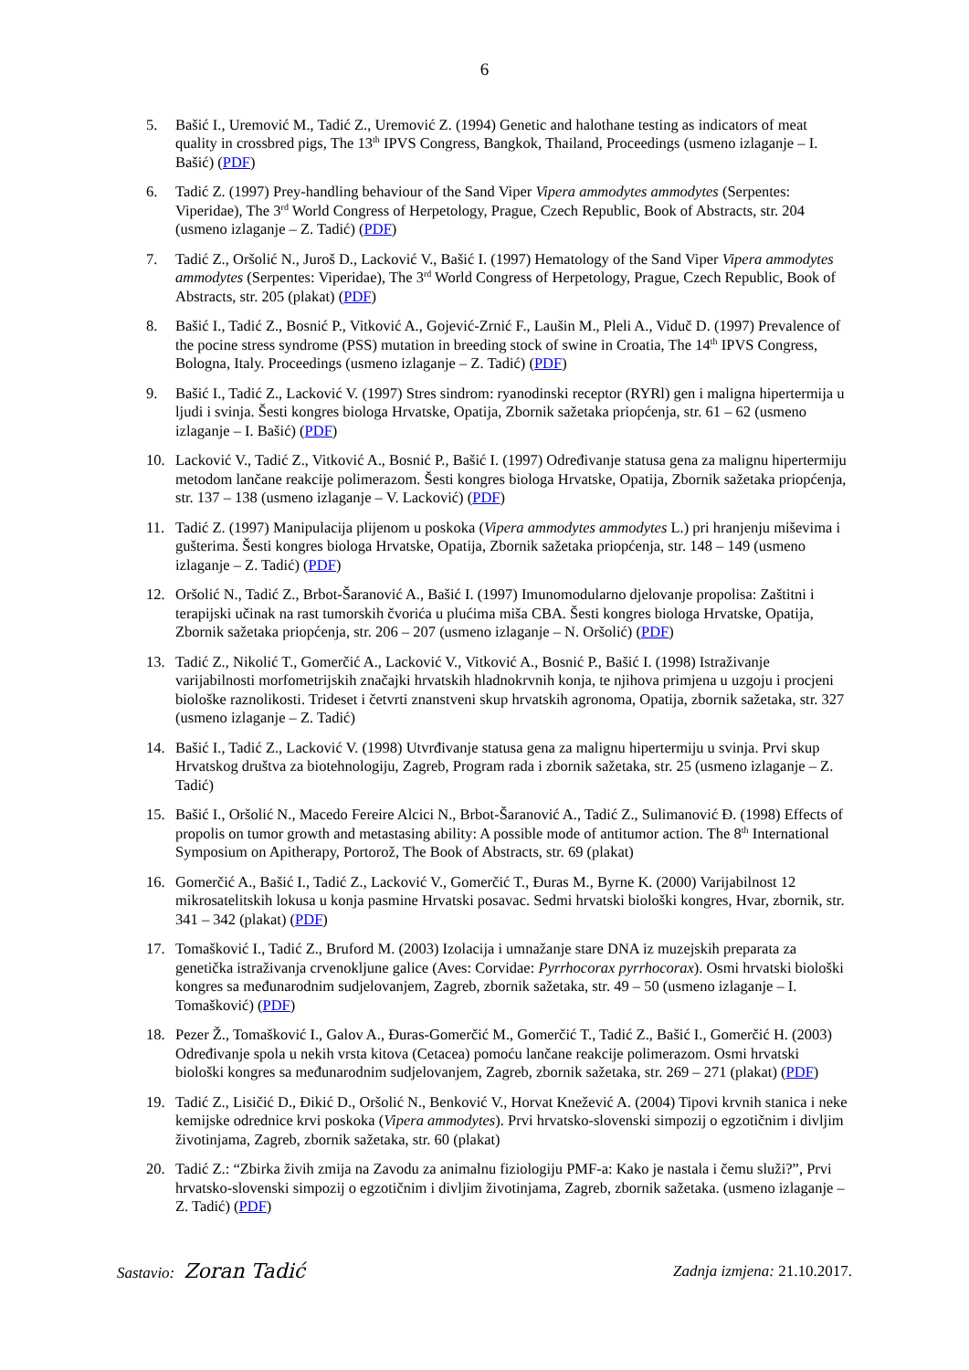6
5. Bašić I., Uremović M., Tadić Z., Uremović Z. (1994) Genetic and halothane testing as indicators of meat quality in crossbred pigs, The 13<sup>th</sup> IPVS Congress, Bangkok, Thailand, Proceedings (usmeno izlaganje – I. Bašić) (PDF)
6. Tadić Z. (1997) Prey-handling behaviour of the Sand Viper Vipera ammodytes ammodytes (Serpentes: Viperidae), The 3<sup>rd</sup> World Congress of Herpetology, Prague, Czech Republic, Book of Abstracts, str. 204 (usmeno izlaganje – Z. Tadić) (PDF)
7. Tadić Z., Oršolić N., Juroš D., Lacković V., Bašić I. (1997) Hematology of the Sand Viper Vipera ammodytes ammodytes (Serpentes: Viperidae), The 3<sup>rd</sup> World Congress of Herpetology, Prague, Czech Republic, Book of Abstracts, str. 205 (plakat) (PDF)
8. Bašić I., Tadić Z., Bosnić P., Vitković A., Gojević-Zrnić F., Laušin M., Pleli A., Viduč D. (1997) Prevalence of the pocine stress syndrome (PSS) mutation in breeding stock of swine in Croatia, The 14<sup>th</sup> IPVS Congress, Bologna, Italy. Proceedings (usmeno izlaganje – Z. Tadić) (PDF)
9. Bašić I., Tadić Z., Lacković V. (1997) Stres sindrom: ryanodinski receptor (RYRl) gen i maligna hipertermija u ljudi i svinja. Šesti kongres biologa Hrvatske, Opatija, Zbornik sažetaka priopćenja, str. 61 – 62 (usmeno izlaganje – I. Bašić) (PDF)
10. Lacković V., Tadić Z., Vitković A., Bosnić P., Bašić I. (1997) Određivanje statusa gena za malignu hipertermiju metodom lančane reakcije polimerazom. Šesti kongres biologa Hrvatske, Opatija, Zbornik sažetaka priopćenja, str. 137 – 138 (usmeno izlaganje – V. Lacković) (PDF)
11. Tadić Z. (1997) Manipulacija plijenom u poskoka (Vipera ammodytes ammodytes L.) pri hranjenju miševima i gušterima. Šesti kongres biologa Hrvatske, Opatija, Zbornik sažetaka priopćenja, str. 148 – 149 (usmeno izlaganje – Z. Tadić) (PDF)
12. Oršolić N., Tadić Z., Brbot-Šaranović A., Bašić I. (1997) Imunomodularno djelovanje propolisa: Zaštitni i terapijski učinak na rast tumorskih čvorića u plućima miša CBA. Šesti kongres biologa Hrvatske, Opatija, Zbornik sažetaka priopćenja, str. 206 – 207 (usmeno izlaganje – N. Oršolić) (PDF)
13. Tadić Z., Nikolić T., Gomerčić A., Lacković V., Vitković A., Bosnić P., Bašić I. (1998) Istraživanje varijabilnosti morfometrijskih značajki hrvatskih hladnokrvnih konja, te njihova primjena u uzgoju i procjeni biološke raznolikosti. Trideset i četvrti znanstveni skup hrvatskih agronoma, Opatija, zbornik sažetaka, str. 327 (usmeno izlaganje – Z. Tadić)
14. Bašić I., Tadić Z., Lacković V. (1998) Utvrđivanje statusa gena za malignu hipertermiju u svinja. Prvi skup Hrvatskog društva za biotehnologiju, Zagreb, Program rada i zbornik sažetaka, str. 25 (usmeno izlaganje – Z. Tadić)
15. Bašić I., Oršolić N., Macedo Fereire Alcici N., Brbot-Šaranović A., Tadić Z., Sulimanović Đ. (1998) Effects of propolis on tumor growth and metastasing ability: A possible mode of antitumor action. The 8<sup>th</sup> International Symposium on Apitherapy, Portorož, The Book of Abstracts, str. 69 (plakat)
16. Gomerčić A., Bašić I., Tadić Z., Lacković V., Gomerčić T., Đuras M., Byrne K. (2000) Varijabilnost 12 mikrosatelitskih lokusa u konja pasmine Hrvatski posavac. Sedmi hrvatski biološki kongres, Hvar, zbornik, str. 341 – 342 (plakat) (PDF)
17. Tomašković I., Tadić Z., Bruford M. (2003) Izolacija i umnažanje stare DNA iz muzejskih preparata za genetička istraživanja crvenokljune galice (Aves: Corvidae: Pyrrhocorax pyrrhocorax). Osmi hrvatski biološki kongres sa međunarodnim sudjelovanjem, Zagreb, zbornik sažetaka, str. 49 – 50 (usmeno izlaganje – I. Tomašković) (PDF)
18. Pezer Ž., Tomašković I., Galov A., Đuras-Gomerčić M., Gomerčić T., Tadić Z., Bašić I., Gomerčić H. (2003) Određivanje spola u nekih vrsta kitova (Cetacea) pomoću lančane reakcije polimerazom. Osmi hrvatski biološki kongres sa međunarodnim sudjelovanjem, Zagreb, zbornik sažetaka, str. 269 – 271 (plakat) (PDF)
19. Tadić Z., Lisičić D., Đikić D., Oršolić N., Benković V., Horvat Knežević A. (2004) Tipovi krvnih stanica i neke kemijske odrednice krvi poskoka (Vipera ammodytes). Prvi hrvatsko-slovenski simpozij o egzotičnim i divljim životinjama, Zagreb, zbornik sažetaka, str. 60 (plakat)
20. Tadić Z.: “Zbirka živih zmija na Zavodu za animalnu fiziologiju PMF-a: Kako je nastala i čemu služi?”, Prvi hrvatsko-slovenski simpozij o egzotičnim i divljim životinjama, Zagreb, zbornik sažetaka. (usmeno izlaganje – Z. Tadić) (PDF)
Sastavio: Zoran Tadić
Zadnja izmjena: 21.10.2017.